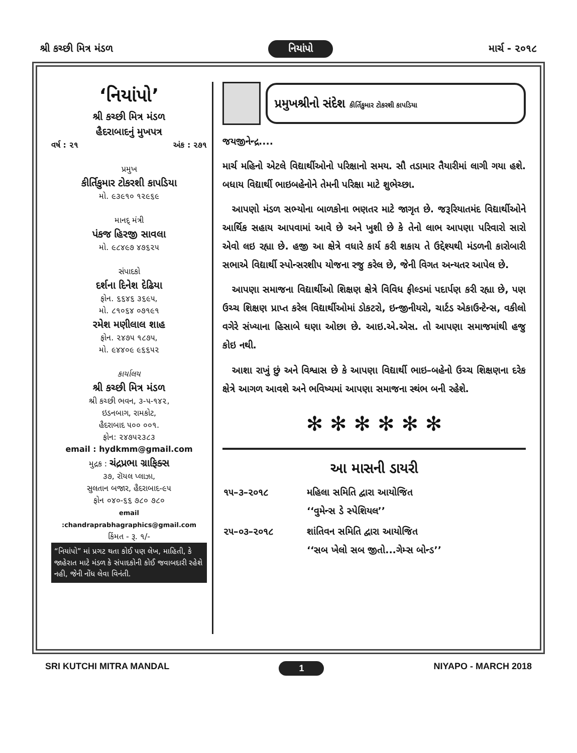શ્રી કચ્છી મિત્ર મંડળ નિયાંપો માર્ચ - ૨૦૧૮
‘નિયાંપો’
શ્રી કચ્છી મિત્ર મંડળ
હૈદરાબાદનું મુખપત્ર
વર્ષ : ૨૧ અંક : ૨૭૧
પ્રમુખ
કીર્તિકુમાર ટોકરશી કાપડિયા
મો. ૯૩૯૧૦ ૧૨૯૬૯
માનદ્ મંત્રી
પંકજ હિરજી સાવલા
મો. ૯૮૪૯૭ ૪૭૬૨૫
સંપાદકો
દર્શના દિનેશ દેઢિયા
ફોન. ૬૬૪૬ ૩૬૯૫,
મો. ૮૧૦૬૪ ૦૭૧૯૧
રમેશ મણીલાલ શાહ
ફોન. ૨૪૭૫ ૧૮૭૫,
મો. ૯૪૪૦૯ ૯૬૬૫૨
કાર્યાલય
શ્રી કચ્છી મિત્ર મંડળ
શ્રી કચ્છી ભવન, ૩-૫-૧૪૨,
ઇડનબાગ, રામકોટ,
હૈદરાબાદ ૫૦૦ ૦૦૧.
ફોન: ૨૪૭૫૨૩૮૩
email : hydkmm@gmail.com
મુદ્રક : ચંદ્રપ્રભા ગ્રાફિક્સ
૩૭, રૉયલ પ્લાઝા,
સુલતાન બજાર, હૈદરાબાદ-૯૫
ફોન ૦૪૦-૬૬ ૭૮૦ ૭૮૦
email :chandraprabhagraphics@gmail.com
કિંમત - રૂ. ૧/-
“નિયાંપો” માં પ્રગટ થતા કોઈ પણ લેખ, માહિતી, કે જાહેરાત માટે મંડળ કે સંપાદકોની કોઈ જવાબદારી રહેશે નહી, જેની નોંધ લેવા વિનંતી.
પ્રમુખશ્રીનો સંદેશ કીર્તિકુમાર ટોકરશી કાપડિયા
જયજીનેન્દ્ર....
માર્ચ મહિનો એટલે વિદ્યાર્થીઓનો પરિક્ષાનો સમય. સૌ તડામાર તૈયારીમાં લાગી ગયા હશે. બધાય વિદ્યાર્થી ભાઇબહેનોને તેમની પરિક્ષા માટે શુભેચ્છા.
 આપણો મંડળ સભ્યોના બાળકોના ભણતર માટે જાગૃત છે. જરૂરિયાતમંદ વિદ્યાર્થીઓને આર્થિક સહાય આપવામાં આવે છે અને ખુશી છે કે તેનો લાભ આપણા પરિવારો સારો એવો લઇ રહ્યા છે. હજી આ ક્ષેત્રે વધારે કાર્ય કરી શકાય તે ઉદ્દેશ્યથી મંડળની કારોબારી સભાએ વિદ્યાર્થી સ્પોન્સરશીપ યોજના રજુ કરેલ છે, જેની વિગત અન્યતર આપેલ છે.
 આપણા સમાજના વિદ્યાર્થીઓ શિક્ષણ ક્ષેત્રે વિવિધ ફીલ્ડમાં પદાર્પણ કરી રહ્યા છે, પણ ઉચ્ચ શિક્ષણ પ્રાપ્ત કરેલ વિદ્યાર્થીઓમાં ડોકટરો, ઇન્જીનીયરો, ચાર્ટડ એકાઉન્ટેન્સ, વકીલો વગેરે સંખ્યાના હિસાબે ઘણા ઓછા છે. આઇ.એ.એસ. તો આપણા સમાજમાંથી હજુ કોઇ નથી.
 આશા રાખું છું અને વિશ્વાસ છે કે આપણા વિદ્યાર્થી ભાઇ–બહેનો ઉચ્ચ શિક્ષણના દરેક ક્ષેત્રે આગળ આવશે અને ભવિષ્યમાં આપણા સમાજના સ્થંભ બની રહેશે.
✻ ✻ ✻ ✻ ✻ ✻
આ માસની ડાયરી
| ૧૫–૩–૨૦૧૮ | મહિલા સમિતિ દ્વારા આયોજિત ‘‘વુમેન્સ ડે સ્પેશિયલ’’ |
| ૨૫–૦૩–૨૦૧૮ | શાંતિવન સમિતિ દ્વારા આયોજિત ‘‘સબ ખેલો સબ જીતો...ગેમ્સ બોન્ડ’’ |
SRI KUTCHI MITRA MANDAL 1 NIYAPO - MARCH 2018